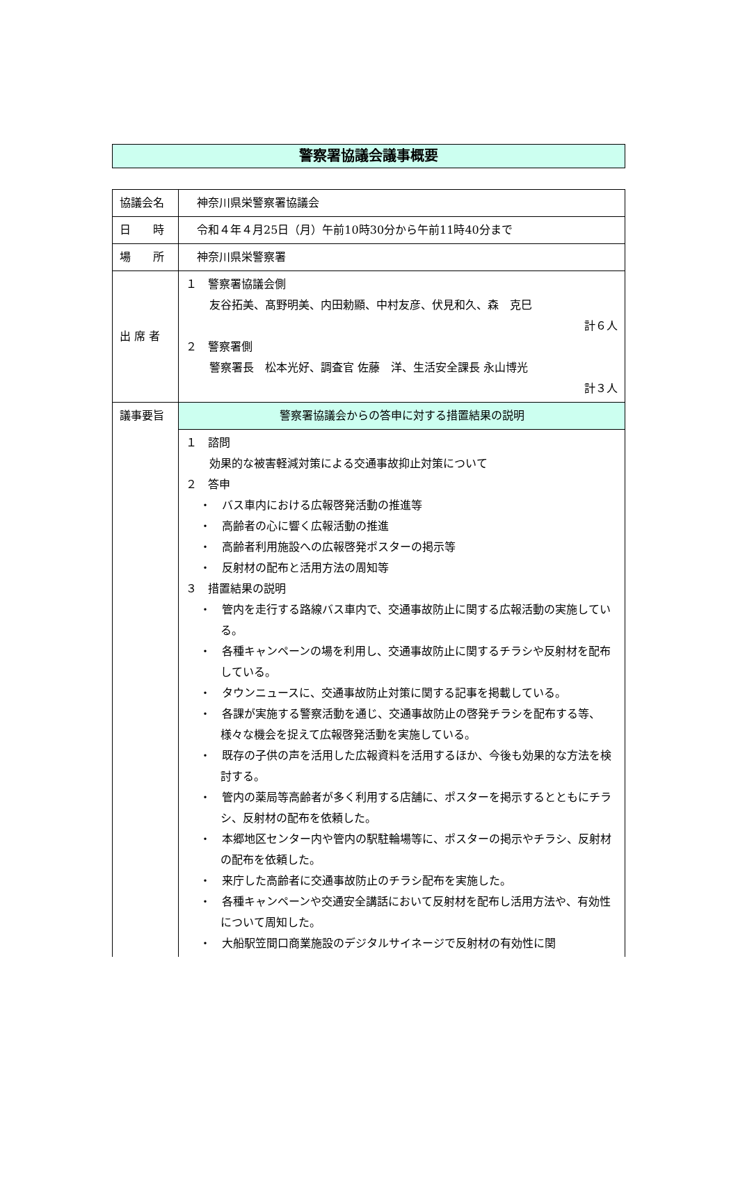警察署協議会議事概要
| 協議会名 | 神奈川県栄警察署協議会 |
| 日 時 | 令和４年４月25日（月）午前10時30分から午前11時40分まで |
| 場 所 | 神奈川県栄警察署 |
| 出 席 者 | １ 警察署協議会側 友谷拓美、髙野明美、内田勅顯、中村友彦、伏見和久、森 克巳 計６人 ２ 警察署側 警察署長 松本光好、調査官 佐藤 洋、生活安全課長 永山博光 計３人 |
| 議事要旨 | 警察署協議会からの答申に対する措置結果の説明 |
| | １ 諮問 効果的な被害軽減対策による交通事故抑止対策について ２ 答申 ・ バス車内における広報啓発活動の推進等 ・ 高齢者の心に響く広報活動の推進 ・ 高齢者利用施設への広報啓発ポスターの掲示等 ・ 反射材の配布と活用方法の周知等 ３ 措置結果の説明 ・ 管内を走行する路線バス車内で、交通事故防止に関する広報活動の実施している。 ・ 各種キャンペーンの場を利用し、交通事故防止に関するチラシや反射材を配布している。 ・ タウンニュースに、交通事故防止対策に関する記事を掲載している。 ・ 各課が実施する警察活動を通じ、交通事故防止の啓発チラシを配布する等、様々な機会を捉えて広報啓発活動を実施している。 ・ 既存の子供の声を活用した広報資料を活用するほか、今後も効果的な方法を検討する。 ・ 管内の薬局等高齢者が多く利用する店舗に、ポスターを掲示するとともにチラシ、反射材の配布を依頼した。 ・ 本郷地区センター内や管内の駅駐輪場等に、ポスターの掲示やチラシ、反射材の配布を依頼した。 ・ 来庁した高齢者に交通事故防止のチラシ配布を実施した。 ・ 各種キャンペーンや交通安全講話において反射材を配布し活用方法や、有効性について周知した。 ・ 大船駅笠間口商業施設のデジタルサイネージで反射材の有効性に関 |